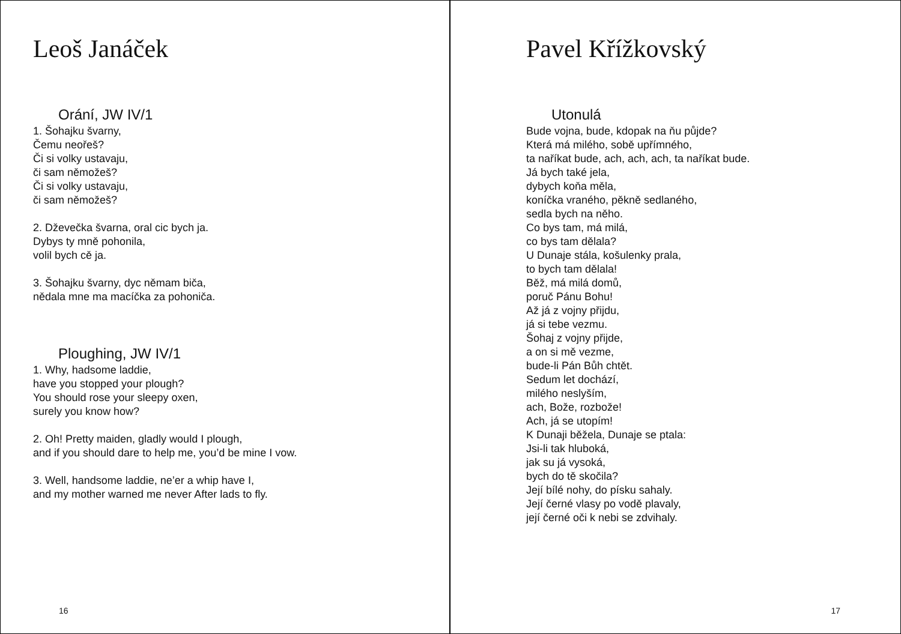Leoš Janáček
Orání, JW IV/1
1. Šohajku švarny,
Čemu neořeš?
Či si volky ustavaju,
či sam němožeš?
Či si volky ustavaju,
či sam němožeš?
2. Dževečka švarna, oral cic bych ja.
Dybys ty mně pohonila,
volil bych cě ja.
3. Šohajku švarny, dyc němam biča,
nědala mne ma macíčka za pohoniča.
Ploughing, JW IV/1
1. Why, hadsome laddie,
have you stopped your plough?
You should rose your sleepy oxen,
surely you know how?
2. Oh! Pretty maiden, gladly would I plough,
and if you should dare to help me, you’d be mine I vow.
3. Well, handsome laddie, ne’er a whip have I,
and my mother warned me never After lads to fly.
16
Pavel Křížkovský
Utonulá
Bude vojna, bude, kdopak na ňu půjde?
Která má milého, sobě upřímného,
ta naříkat bude, ach, ach, ach, ta naříkat bude.
Já bych také jela,
dybych koňa měla,
koníčka vraného, pěkně sedlaného,
sedla bych na něho.
Co bys tam, má milá,
co bys tam dělala?
U Dunaje stála, košulenky prala,
to bych tam dělala!
Běž, má milá domů,
poruč Pánu Bohu!
Až já z vojny přijdu,
já si tebe vezmu.
Šohaj z vojny přijde,
a on si mě vezme,
bude-li Pán Bůh chtět.
Sedum let dochází,
milého neslyším,
ach, Bože, rozbože!
Ach, já se utopím!
K Dunaji běžela, Dunaje se ptala:
Jsi-li tak hluboká,
jak su já vysoká,
bych do tě skočila?
Její bílé nohy, do písku sahaly.
Její černé vlasy po vodě plavaly,
její černé oči k nebi se zdvihaly.
17